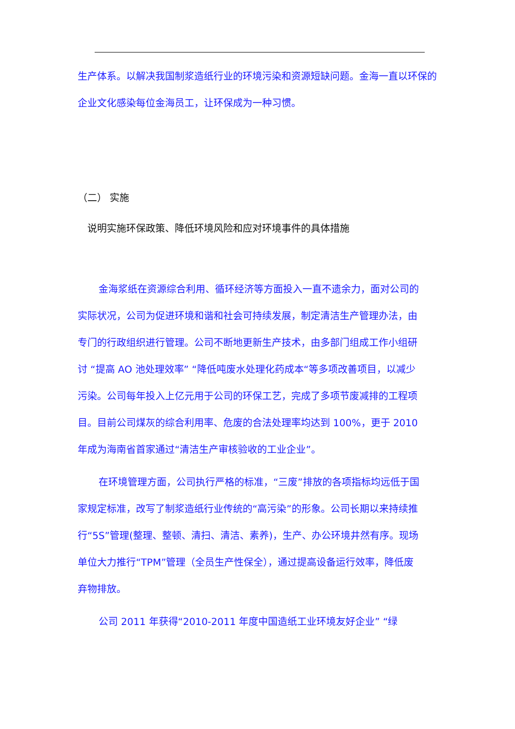生产体系。以解决我国制浆造纸行业的环境污染和资源短缺问题。金海一直以环保的企业文化感染每位金海员工，让环保成为一种习惯。
（二） 实施
说明实施环保政策、降低环境风险和应对环境事件的具体措施
金海浆纸在资源综合利用、循环经济等方面投入一直不遗余力，面对公司的实际状况，公司为促进环境和谐和社会可持续发展，制定清洁生产管理办法，由专门的行政组织进行管理。公司不断地更新生产技术，由多部门组成工作小组研讨 “提高 AO 池处理效率” “降低吨废水处理化药成本“等多项改善项目，以减少污染。公司每年投入上亿元用于公司的环保工艺，完成了多项节废减排的工程项目。目前公司煤灰的综合利用率、危废的合法处理率均达到 100%，更于 2010 年成为海南省首家通过“清洁生产审核验收的工业企业”。
在环境管理方面，公司执行严格的标准，“三废”排放的各项指标均远低于国家规定标准，改写了制浆造纸行业传统的“高污染”的形象。公司长期以来持续推行“5S”管理(整理、整顿、清扫、清洁、素养)，生产、办公环境井然有序。现场单位大力推行“TPM”管理（全员生产性保全），通过提高设备运行效率，降低废弃物排放。
公司 2011 年获得“2010-2011 年度中国造纸工业环境友好企业” “绿